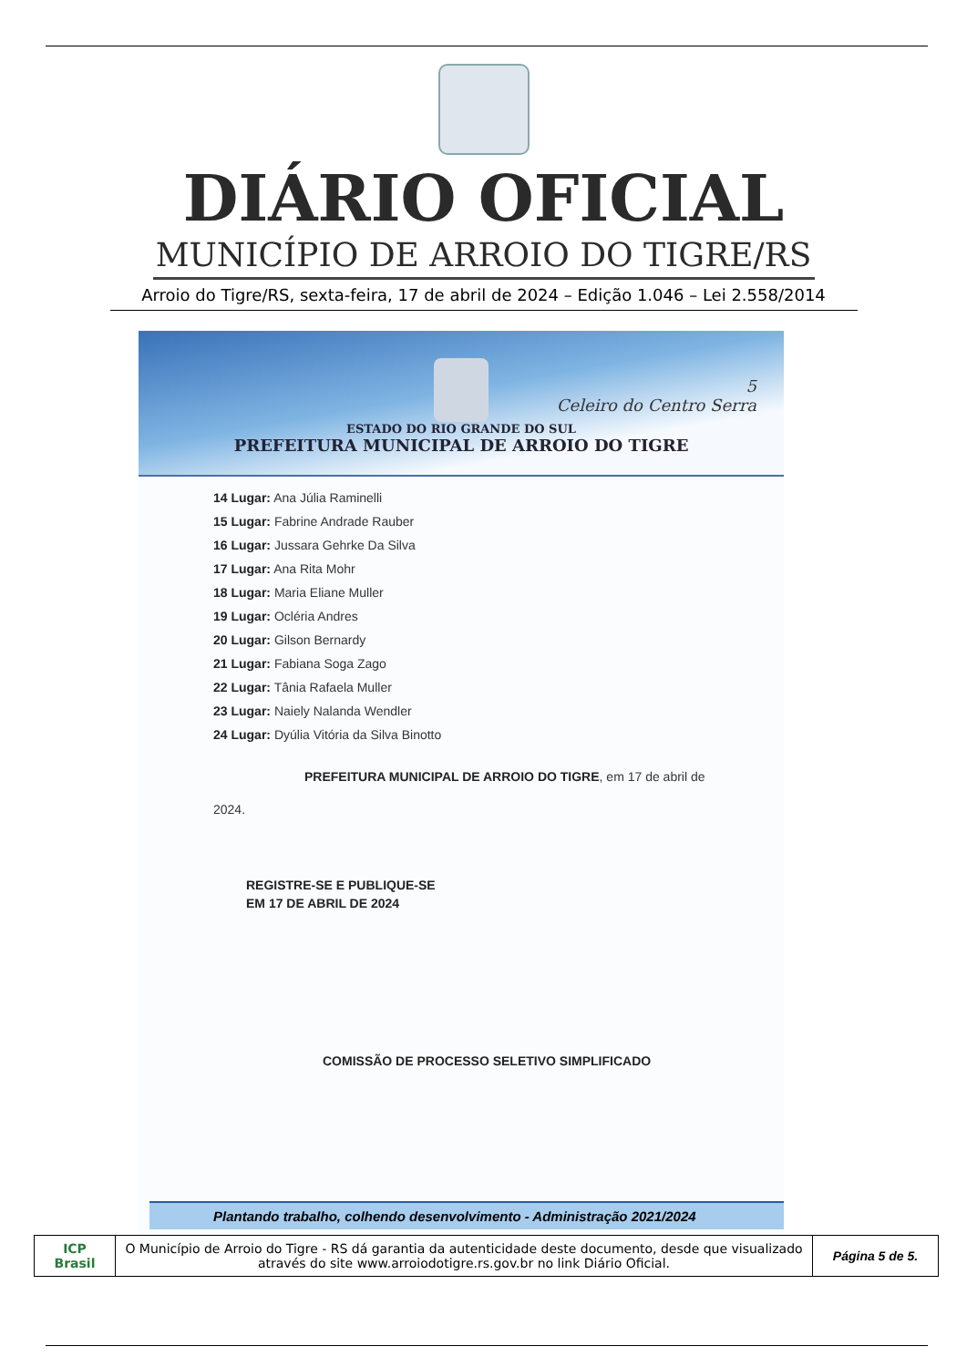DIÁRIO OFICIAL
MUNICÍPIO DE ARROIO DO TIGRE/RS
Arroio do Tigre/RS, sexta-feira, 17 de abril de 2024 – Edição 1.046 – Lei 2.558/2014
5
Celeiro do Centro Serra
ESTADO DO RIO GRANDE DO SUL
PREFEITURA MUNICIPAL DE ARROIO DO TIGRE
14 Lugar: Ana Júlia Raminelli
15 Lugar: Fabrine Andrade Rauber
16 Lugar: Jussara Gehrke Da Silva
17 Lugar: Ana Rita Mohr
18 Lugar: Maria Eliane Muller
19 Lugar: Ocléria Andres
20 Lugar: Gilson Bernardy
21 Lugar: Fabiana Soga Zago
22 Lugar: Tânia Rafaela Muller
23 Lugar: Naiely Nalanda Wendler
24 Lugar: Dyúlia Vitória da Silva Binotto
PREFEITURA MUNICIPAL DE ARROIO DO TIGRE, em 17 de abril de
2024.
REGISTRE-SE E PUBLIQUE-SE
EM 17 DE ABRIL DE 2024
COMISSÃO DE PROCESSO SELETIVO SIMPLIFICADO
Plantando trabalho, colhendo desenvolvimento - Administração 2021/2024
| ICP Brasil | O Município de Arroio do Tigre - RS dá garantia da autenticidade deste documento, desde que visualizado através do site www.arroiodotigre.rs.gov.br no link Diário Oficial. | Página 5 de 5. |